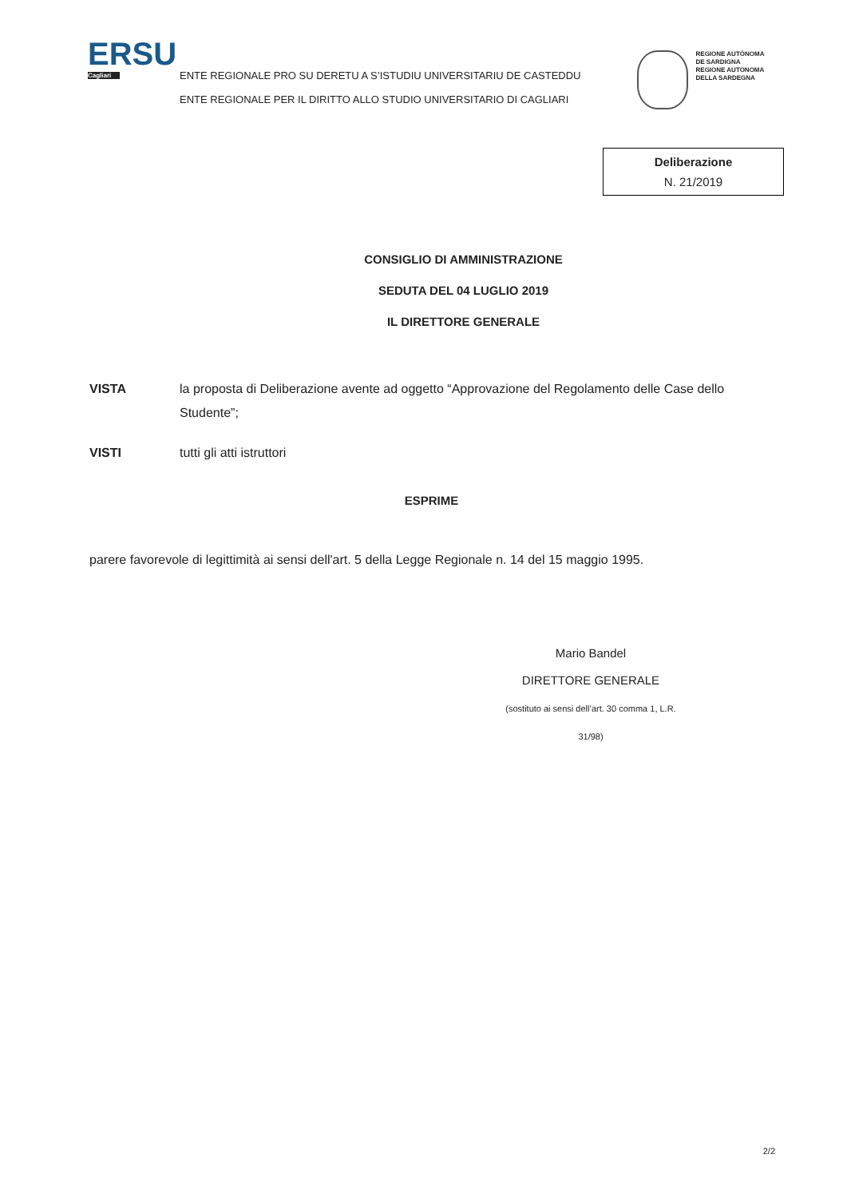ERSU
Cagliari
ENTE REGIONALE PRO SU DERETU A S’ISTUDIU UNIVERSITARIU DE CASTEDDU
ENTE REGIONALE PER IL DIRITTO ALLO STUDIO UNIVERSITARIO DI CAGLIARI
REGIONE AUTÒNOMA
DE SARDIGNA
REGIONE AUTONOMA
DELLA SARDEGNA
Deliberazione
N. 21/2019
CONSIGLIO DI AMMINISTRAZIONE
SEDUTA DEL 04 LUGLIO 2019
IL DIRETTORE GENERALE
VISTA la proposta di Deliberazione avente ad oggetto “Approvazione del Regolamento delle Case dello Studente”;
VISTI tutti gli atti istruttori
ESPRIME
parere favorevole di legittimità ai sensi dell'art. 5 della Legge Regionale n. 14 del 15 maggio 1995.
Mario Bandel
DIRETTORE GENERALE
(sostituto ai sensi dell’art. 30 comma 1, L.R. 31/98)
2/2